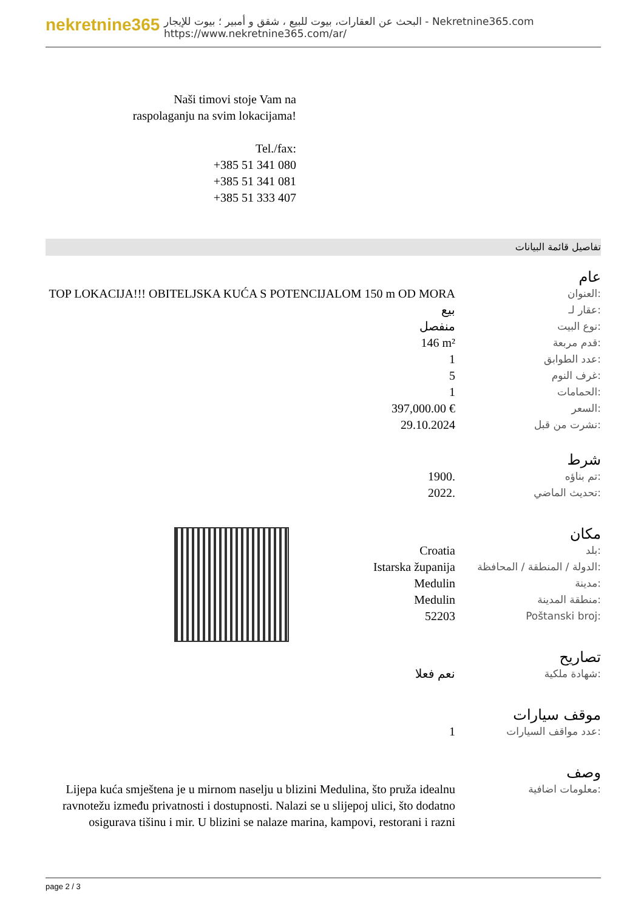nekretnine365
البحث عن العقارات، بيوت للبيع ، شقق و أمبير ؛ بيوت للإيجار - Nekretnine365.com
https://www.nekretnine365.com/ar/
Naši timovi stoje Vam na raspolaganju na svim lokacijama!
Tel./fax:
+385 51 341 080
+385 51 341 081
+385 51 333 407
تفاصيل قائمة البيانات
عام
| TOP LOKACIJA!!! OBITELJSKA KUĆA S POTENCIJALOM 150 m OD MORA | العنوان: |
| بيع | عقار لـ: |
| منفصل | نوع البيت: |
| 146 m² | قدم مربعة: |
| 1 | عدد الطوابق: |
| 5 | غرف النوم: |
| 1 | الحمامات: |
| 397,000.00 € | السعر: |
| 29.10.2024 | نشرت من قبل: |
شرط
| 1900. | تم بناؤه: |
| 2022. | تحديث الماضي: |
مكان
| Croatia | بلد: |
| Istarska županija | الدولة / المنطقة / المحافظة: |
| Medulin | مدينة: |
| Medulin | منطقة المدينة: |
| 52203 | Poštanski broj: |
تصاريح
| نعم فعلا | شهادة ملكية: |
موقف سيارات
| 1 | عدد مواقف السيارات: |
وصف
| Lijepa kuća smještena je u mirnom naselju u blizini Medulina, što pruža idealnu ravnotežu između privatnosti i dostupnosti. Nalazi se u slijepoj ulici, što dodatno osigurava tišinu i mir. U blizini se nalaze marina, kampovi, restorani i razni | معلومات اضافية: |
page 2 / 3